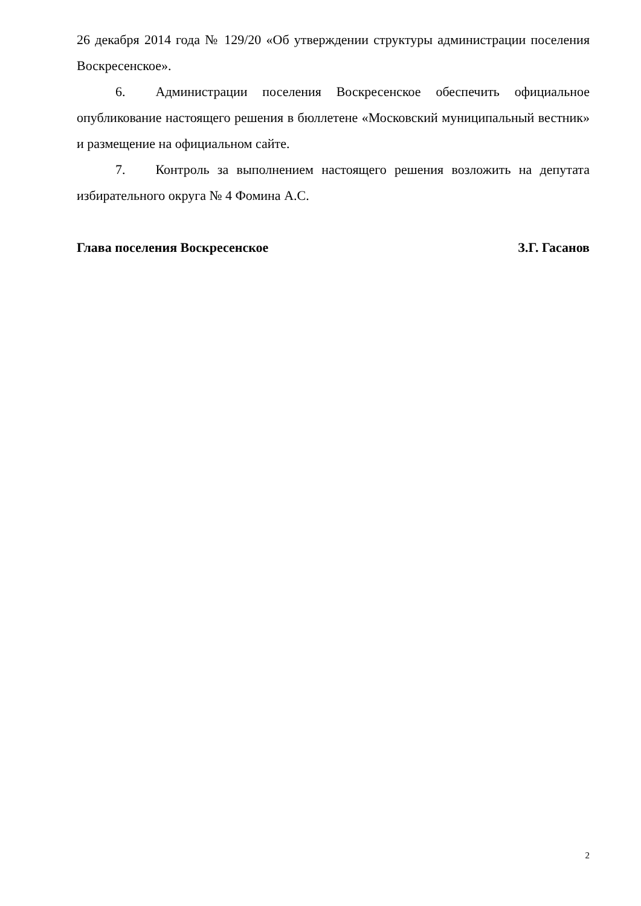26 декабря 2014 года № 129/20 «Об утверждении структуры администрации поселения Воскресенское».
6. Администрации поселения Воскресенское обеспечить официальное опубликование настоящего решения в бюллетене «Московский муниципальный вестник» и размещение на официальном сайте.
7. Контроль за выполнением настоящего решения возложить на депутата избирательного округа № 4 Фомина А.С.
Глава поселения Воскресенское З.Г. Гасанов
2